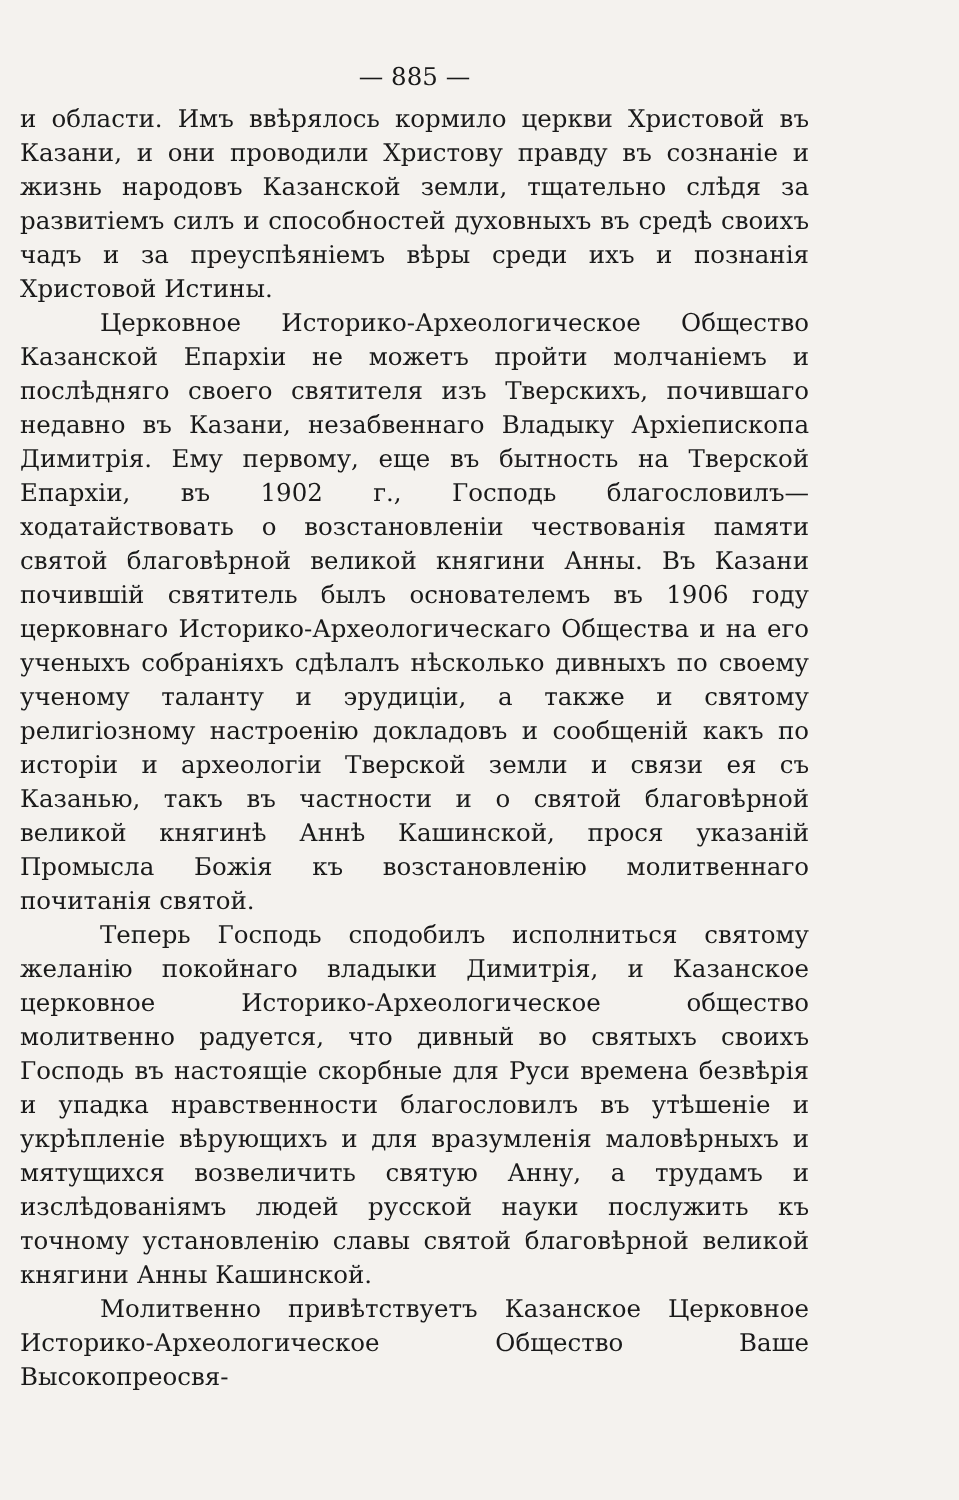— 885 —
и области. Имъ ввѣрялось кормило церкви Христовой въ Казани, и они проводили Христову правду въ сознаніе и жизнь народовъ Казанской земли, тщательно слѣдя за развитіемъ силъ и способностей духовныхъ въ средѣ своихъ чадъ и за преуспѣяніемъ вѣры среди ихъ и познанія Христовой Истины.
Церковное Историко-Археологическое Общество Казанской Епархіи не можетъ пройти молчаніемъ и послѣдняго своего святителя изъ Тверскихъ, почившаго недавно въ Казани, незабвеннаго Владыку Архіепископа Димитрія. Ему первому, еще въ бытность на Тверской Епархіи, въ 1902 г., Господь благословилъ—ходатайствовать о возстановленіи чествованія памяти святой благовѣрной великой княгини Анны. Въ Казани почившій святитель былъ основателемъ въ 1906 году церковнаго Историко-Археологическаго Общества и на его ученыхъ собраніяхъ сдѣлалъ нѣсколько дивныхъ по своему ученому таланту и эрудиціи, а также и святому религіозному настроенію докладовъ и сообщеній какъ по исторіи и археологіи Тверской земли и связи ея съ Казанью, такъ въ частности и о святой благовѣрной великой княгинѣ Аннѣ Кашинской, прося указаній Промысла Божія къ возстановленію молитвеннаго почитанія святой.
Теперь Господь сподобилъ исполниться святому желанію покойнаго владыки Димитрія, и Казанское церковное Историко-Археологическое общество молитвенно радуется, что дивный во святыхъ своихъ Господь въ настоящіе скорбные для Руси времена безвѣрія и упадка нравственности благословилъ въ утѣшеніе и укрѣпленіе вѣрующихъ и для вразумленія маловѣрныхъ и мятущихся возвеличить святую Анну, а трудамъ и изслѣдованіямъ людей русской науки послужить къ точному установленію славы святой благовѣрной великой княгини Анны Кашинской.
Молитвенно привѣтствуетъ Казанское Церковное Историко-Археологическое Общество Ваше Высокопреосвя-